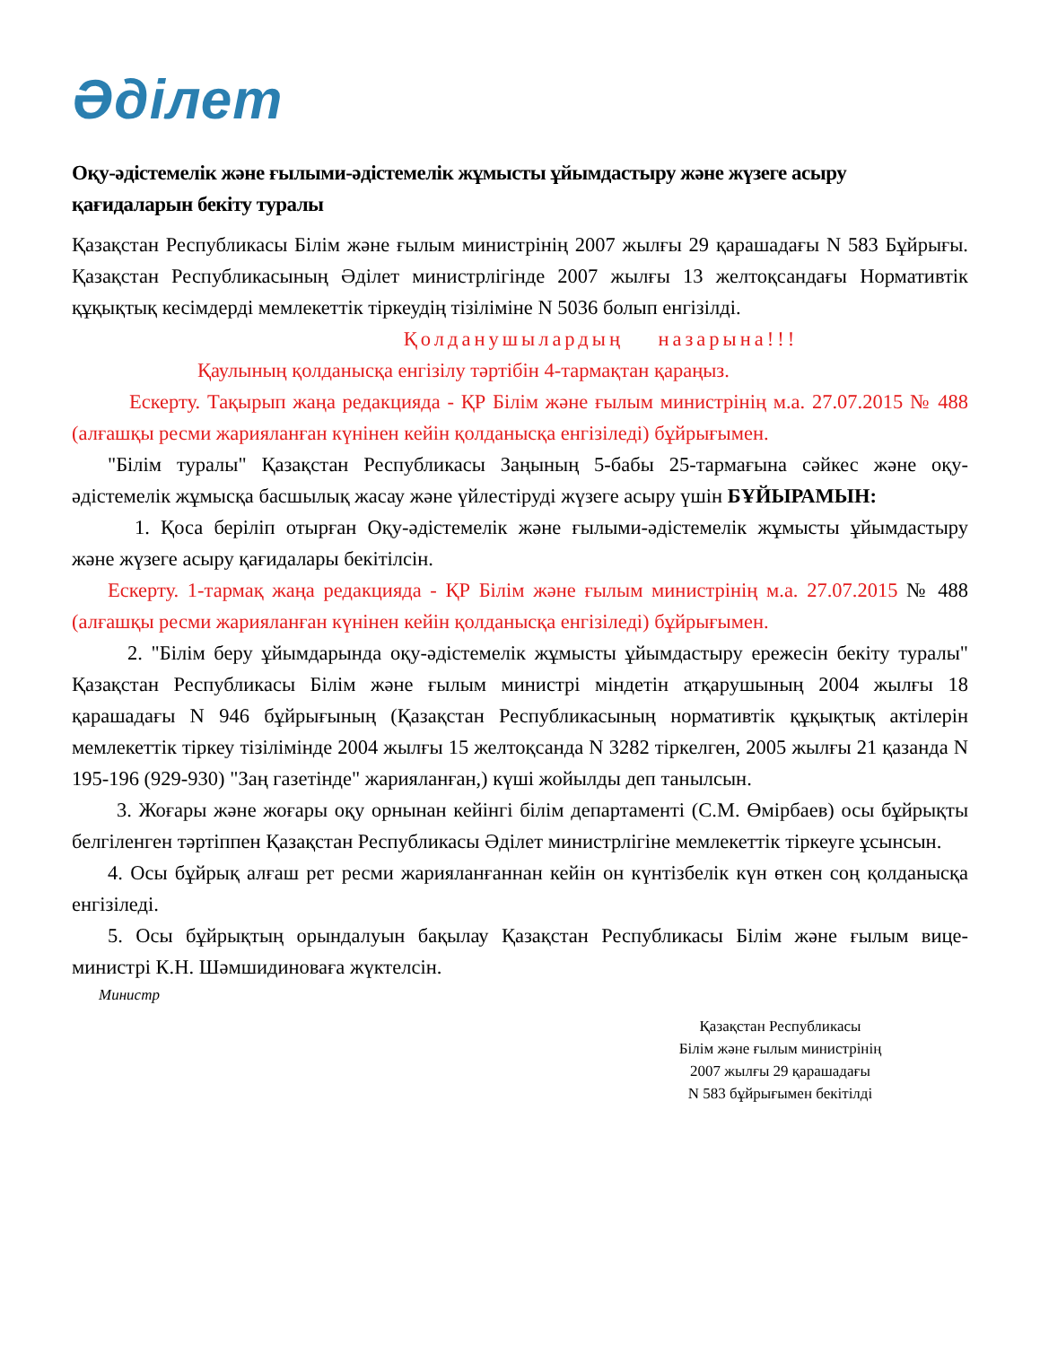Әділет
Оқу-әдістемелік және ғылыми-әдістемелік жұмысты ұйымдастыру және жүзеге асыру қағидаларын бекіту туралы
Қазақстан Республикасы Білім және ғылым министрінің 2007 жылғы 29 қарашадағы N 583 Бұйрығы. Қазақстан Республикасының Әділет министрлігінде 2007 жылғы 13 желтоқсандағы Нормативтік құқықтық кесімдерді мемлекеттік тіркеудің тізіліміне N 5036 болып енгізілді.
Қолданушылардың назарына!!!
Қаулының қолданысқа енгізілу тәртібін 4-тармақтан қараңыз.
Ескерту. Тақырып жаңа редакцияда - ҚР Білім және ғылым министрінің м.а. 27.07.2015 № 488 (алғашқы ресми жарияланған күнінен кейін қолданысқа енгізіледі) бұйрығымен.
"Білім туралы" Қазақстан Республикасы Заңының 5-бабы 25-тармағына сәйкес және оқу-әдістемелік жұмысқа басшылық жасау және үйлестіруді жүзеге асыру үшін БҰЙЫРАМЫН:
1. Қоса беріліп отырған Оқу-әдістемелік және ғылыми-әдістемелік жұмысты ұйымдастыру және жүзеге асыру қағидалары бекітілсін.
Ескерту. 1-тармақ жаңа редакцияда - ҚР Білім және ғылым министрінің м.а. 27.07.2015 № 488 (алғашқы ресми жарияланған күнінен кейін қолданысқа енгізіледі) бұйрығымен.
2. "Білім беру ұйымдарында оқу-әдістемелік жұмысты ұйымдастыру ережесін бекіту туралы" Қазақстан Республикасы Білім және ғылым министрі міндетін атқарушының 2004 жылғы 18 қарашадағы N 946 бұйрығының (Қазақстан Республикасының нормативтік құқықтық актілерін мемлекеттік тіркеу тізілімінде 2004 жылғы 15 желтоқсанда N 3282 тіркелген, 2005 жылғы 21 қазанда N 195-196 (929-930) "Заң газетінде" жарияланған,) күші жойылды деп танылсын.
3. Жоғары және жоғары оқу орнынан кейінгі білім департаменті (С.М. Өмірбаев) осы бұйрықты белгіленген тәртіппен Қазақстан Республикасы Әділет министрлігіне мемлекеттік тіркеуге ұсынсын.
4. Осы бұйрық алғаш рет ресми жарияланғаннан кейін он күнтізбелік күн өткен соң қолданысқа енгізіледі.
5. Осы бұйрықтың орындалуын бақылау Қазақстан Республикасы Білім және ғылым вице-министрі К.Н. Шәмшидиноваға жүктелсін.
Министр
Қазақстан Республикасы
Білім және ғылым министрінің
2007 жылғы 29 қарашадағы
N 583 бұйрығымен бекітілді